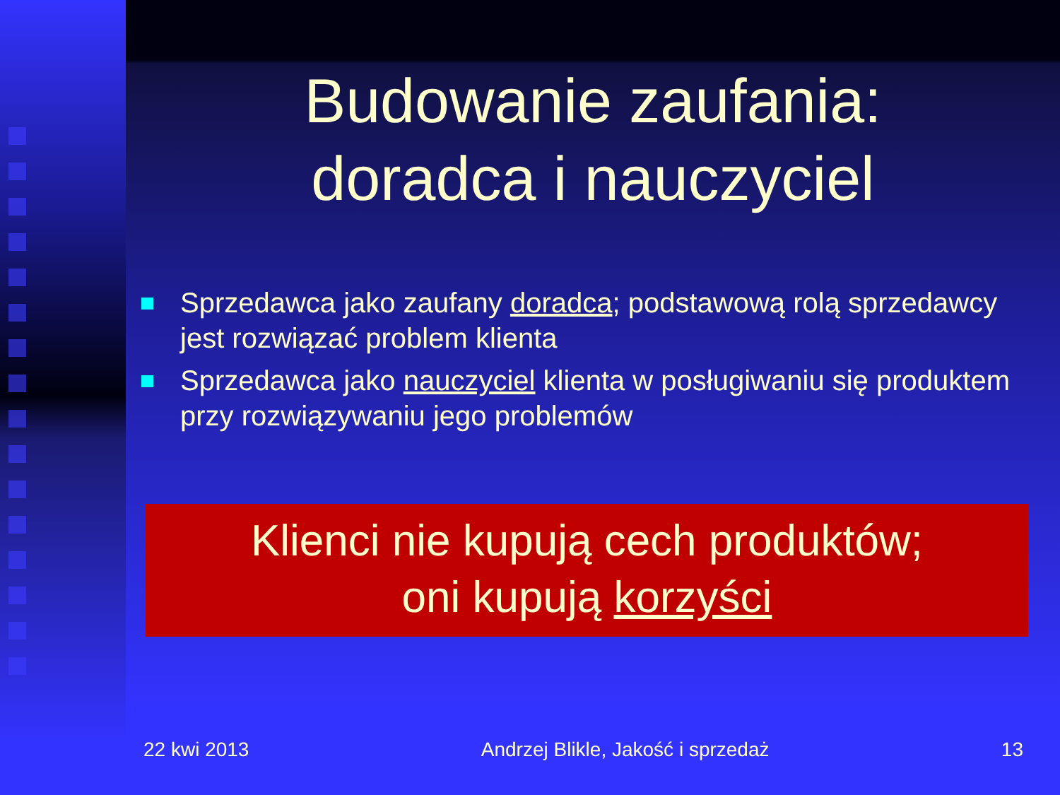Budowanie zaufania:
doradca i nauczyciel
Sprzedawca jako zaufany doradca; podstawową rolą sprzedawcy jest rozwiązać problem klienta
Sprzedawca jako nauczyciel klienta w posługiwaniu się produktem przy rozwiązywaniu jego problemów
Klienci nie kupują cech produktów;
oni kupują korzyści
22 kwi 2013 Andrzej Blikle, Jakość i sprzedaż 13